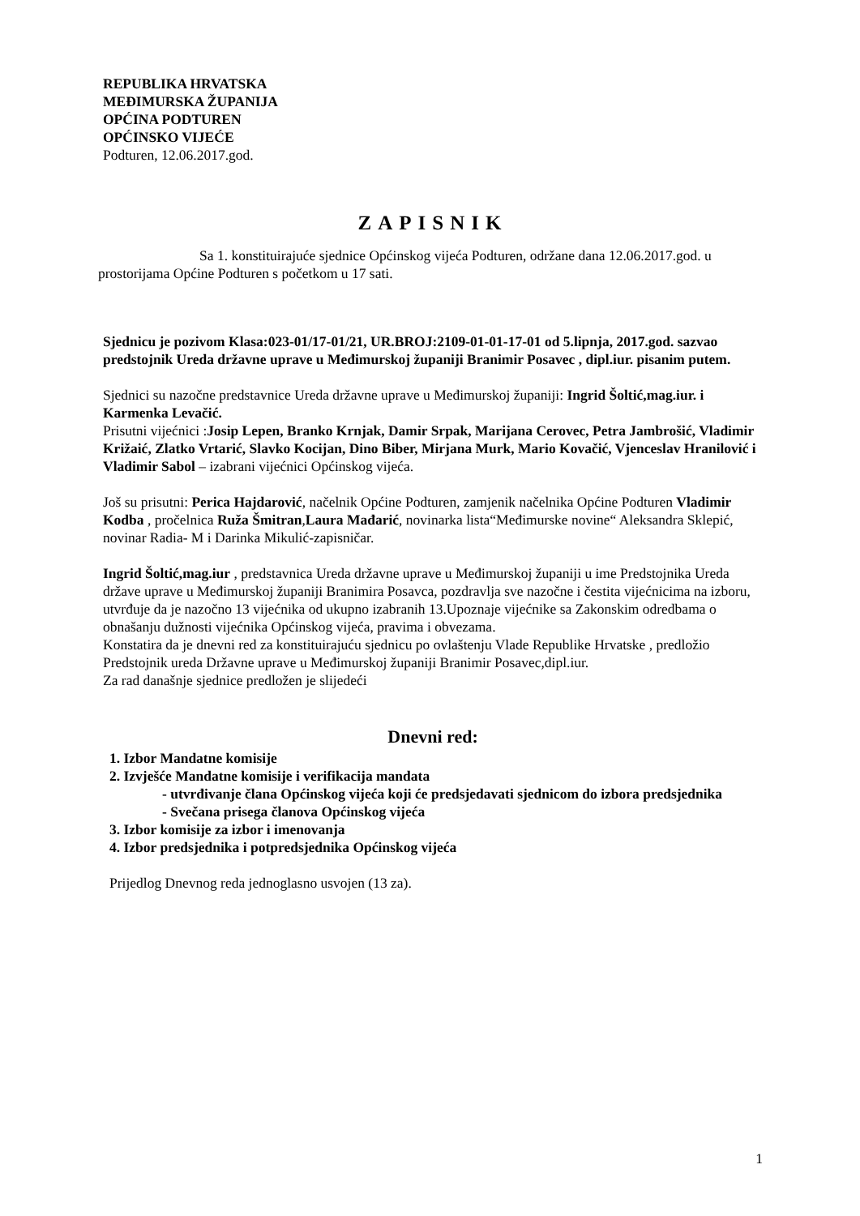REPUBLIKA HRVATSKA
MEĐIMURSKA ŽUPANIJA
OPĆINA PODTUREN
OPĆINSKO VIJEĆE
Podturen, 12.06.2017.god.
ZAPISNIK
Sa 1. konstituirajuće sjednice Općinskog vijeća Podturen, održane dana 12.06.2017.god. u prostorijama Općine Podturen s početkom u 17 sati.
Sjednicu je pozivom Klasa:023-01/17-01/21, UR.BROJ:2109-01-01-17-01 od 5.lipnja, 2017.god. sazvao predstojnik Ureda državne uprave u Međimurskoj županiji Branimir Posavec , dipl.iur. pisanim putem.
Sjednici su nazočne predstavnice Ureda državne uprave u Međimurskoj županiji: Ingrid Šoltić,mag.iur. i Karmenka Levačić.
Prisutni vijećnici :Josip Lepen, Branko Krnjak, Damir Srpak, Marijana Cerovec, Petra Jambrošić, Vladimir Križaić, Zlatko Vrtarić, Slavko Kocijan, Dino Biber, Mirjana Murk, Mario Kovačić, Vjenceslav Hranilović i Vladimir Sabol – izabrani vijećnici Općinskog vijeća.
Još su prisutni: Perica Hajdarović, načelnik Općine Podturen, zamjenik načelnika Općine Podturen Vladimir Kodba , pročelnica Ruža Šmitran,Laura Mađarić, novinarka lista“Međimurske novine“ Aleksandra Sklepić, novinar Radia- M i Darinka Mikulić-zapisničar.
Ingrid Šoltić,mag.iur , predstavnica Ureda državne uprave u Međimurskoj županiji u ime Predstojnika Ureda države uprave u Međimurskoj županiji Branimira Posavca, pozdravlja sve nazočne i čestita vijećnicima na izboru, utvrđuje da je nazočno 13 vijećnika od ukupno izabranih 13.Upoznaje vijećnike sa Zakonskim odredbama o obnašanju dužnosti vijećnika Općinskog vijeća, pravima i obvezama.
Konstatira da je dnevni red za konstituirajuću sjednicu po ovlaštenju Vlade Republike Hrvatske , predložio Predstojnik ureda Državne uprave u Međimurskoj županiji Branimir Posavec,dipl.iur.
Za rad današnje sjednice predložen je slijedeći
Dnevni red:
1. Izbor Mandatne komisije
2. Izvješće Mandatne komisije i verifikacija mandata
- utvrđivanje člana Općinskog vijeća koji će predsjedavati sjednicom do izbora predsjednika
- Svečana prisega članova Općinskog vijeća
3. Izbor komisije za izbor i imenovanja
4. Izbor predsjednika i potpredsjednika Općinskog vijeća
Prijedlog Dnevnog reda jednoglasno usvojen (13 za).
1